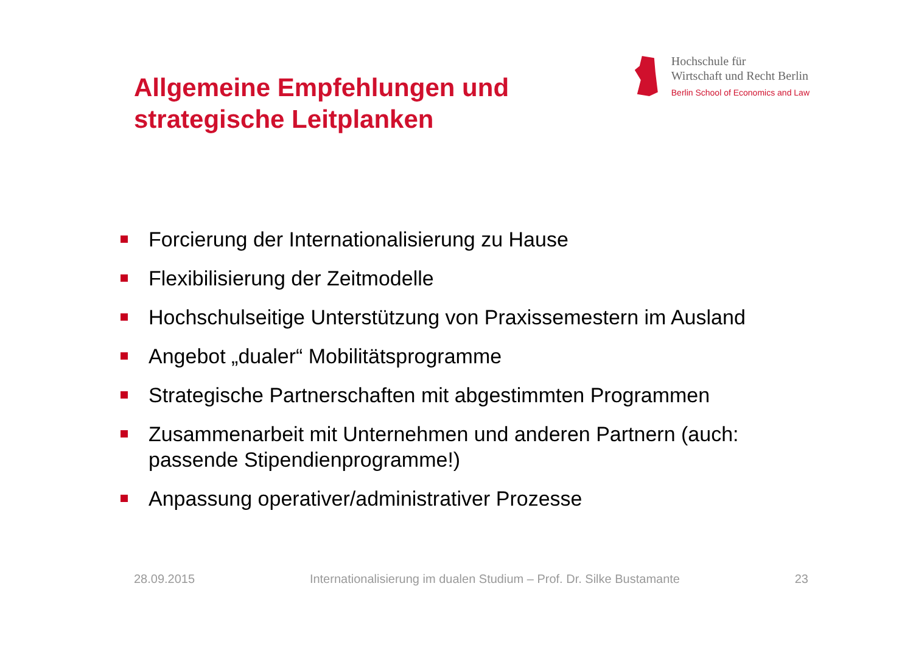Allgemeine Empfehlungen und
strategische Leitplanken
Hochschule für
Wirtschaft und Recht Berlin
Berlin School of Economics and Law
Forcierung der Internationalisierung zu Hause
Flexibilisierung der Zeitmodelle
Hochschulseitige Unterstützung von Praxissemestern im Ausland
Angebot „dualer“ Mobilitätsprogramme
Strategische Partnerschaften mit abgestimmten Programmen
Zusammenarbeit mit Unternehmen und anderen Partnern (auch: passende Stipendienprogramme!)
Anpassung operativer/administrativer Prozesse
28.09.2015 Internationalisierung im dualen Studium – Prof. Dr. Silke Bustamante 23